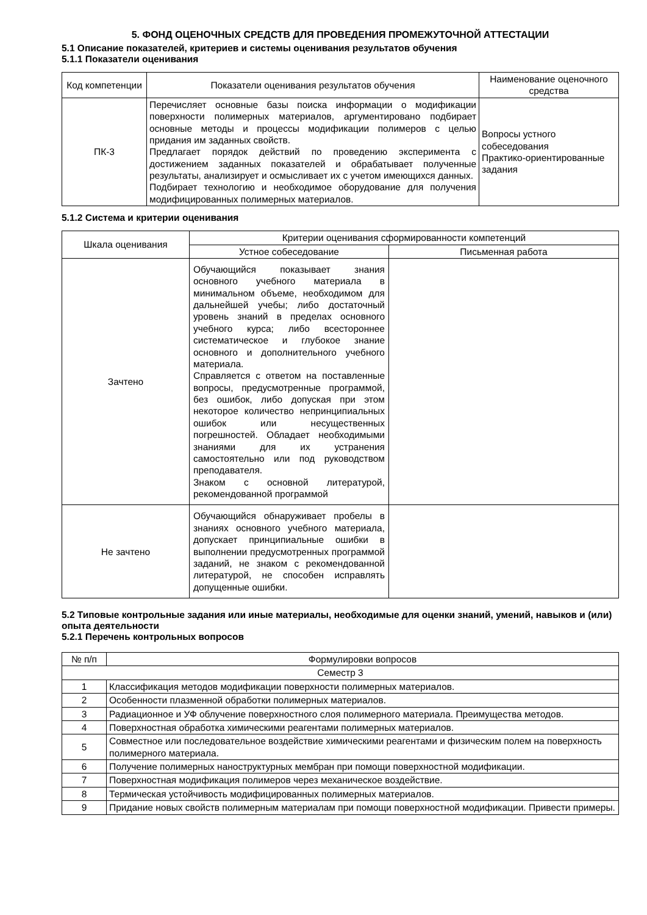5. ФОНД ОЦЕНОЧНЫХ СРЕДСТВ ДЛЯ ПРОВЕДЕНИЯ ПРОМЕЖУТОЧНОЙ АТТЕСТАЦИИ
5.1 Описание показателей, критериев и системы оценивания результатов обучения
5.1.1 Показатели оценивания
| Код компетенции | Показатели оценивания результатов обучения | Наименование оценочного средства |
| --- | --- | --- |
| ПК-3 | Перечисляет основные базы поиска информации о модификации поверхности полимерных материалов, аргументировано подбирает основные методы и процессы модификации полимеров с целью придания им заданных свойств. Предлагает порядок действий по проведению эксперимента с достижением заданных показателей и обрабатывает полученные результаты, анализирует и осмысливает их с учетом имеющихся данных. Подбирает технологию и необходимое оборудование для получения модифицированных полимерных материалов. | Вопросы устного собеседования Практико-ориентированные задания |
5.1.2 Система и критерии оценивания
| Шкала оценивания | Критерии оценивания сформированности компетенций | |
| --- | --- | --- |
| | Устное собеседование | Письменная работа |
| Зачтено | Обучающийся показывает знания основного учебного материала в минимальном объеме, необходимом для дальнейшей учебы; либо достаточный уровень знаний в пределах основного учебного курса; либо всестороннее систематическое и глубокое знание основного и дополнительного учебного материала. Справляется с ответом на поставленные вопросы, предусмотренные программой, без ошибок, либо допуская при этом некоторое количество непринципиальных ошибок или несущественных погрешностей. Обладает необходимыми знаниями для их устранения самостоятельно или под руководством преподавателя. Знаком с основной литературой, рекомендованной программой | |
| Не зачтено | Обучающийся обнаруживает пробелы в знаниях основного учебного материала, допускает принципиальные ошибки в выполнении предусмотренных программой заданий, не знаком с рекомендованной литературой, не способен исправлять допущенные ошибки. | |
5.2 Типовые контрольные задания или иные материалы, необходимые для оценки знаний, умений, навыков и (или) опыта деятельности
5.2.1 Перечень контрольных вопросов
| № п/п | Формулировки вопросов |
| --- | --- |
| Семестр 3 | |
| 1 | Классификация методов модификации поверхности полимерных материалов. |
| 2 | Особенности плазменной обработки полимерных материалов. |
| 3 | Радиационное и УФ облучение поверхностного слоя полимерного материала. Преимущества методов. |
| 4 | Поверхностная обработка химическими реагентами полимерных материалов. |
| 5 | Совместное или последовательное воздействие химическими реагентами и физическим полем на поверхность полимерного материала. |
| 6 | Получение полимерных наноструктурных мембран при помощи поверхностной модификации. |
| 7 | Поверхностная модификация полимеров через механическое воздействие. |
| 8 | Термическая устойчивость модифицированных полимерных материалов. |
| 9 | Придание новых свойств полимерным материалам при помощи поверхностной модификации. Привести примеры. |